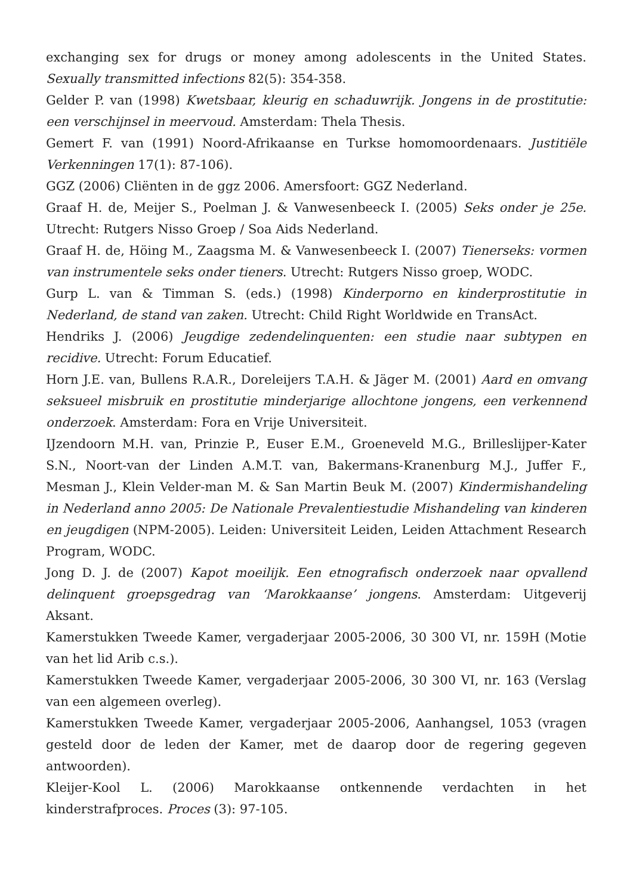exchanging sex for drugs or money among adolescents in the United States. Sexually transmitted infections 82(5): 354-358.
Gelder P. van (1998) Kwetsbaar, kleurig en schaduwrijk. Jongens in de prostitutie: een verschijnsel in meervoud. Amsterdam: Thela Thesis.
Gemert F. van (1991) Noord-Afrikaanse en Turkse homomoordenaars. Justitiële Verkenningen 17(1): 87-106).
GGZ (2006) Cliënten in de ggz 2006. Amersfoort: GGZ Nederland.
Graaf H. de, Meijer S., Poelman J. & Vanwesenbeeck I. (2005) Seks onder je 25e. Utrecht: Rutgers Nisso Groep / Soa Aids Nederland.
Graaf H. de, Höing M., Zaagsma M. & Vanwesenbeeck I. (2007) Tienerseks: vormen van instrumentele seks onder tieners. Utrecht: Rutgers Nisso groep, WODC.
Gurp L. van & Timman S. (eds.) (1998) Kinderporno en kinderprostitutie in Nederland, de stand van zaken. Utrecht: Child Right Worldwide en TransAct.
Hendriks J. (2006) Jeugdige zedendelinquenten: een studie naar subtypen en recidive. Utrecht: Forum Educatief.
Horn J.E. van, Bullens R.A.R., Doreleijers T.A.H. & Jäger M. (2001) Aard en omvang seksueel misbruik en prostitutie minderjarige allochtone jongens, een verkennend onderzoek. Amsterdam: Fora en Vrije Universiteit.
IJzendoorn M.H. van, Prinzie P., Euser E.M., Groeneveld M.G., Brilleslijper-Kater S.N., Noort-van der Linden A.M.T. van, Bakermans-Kranenburg M.J., Juffer F., Mesman J., Klein Velder-man M. & San Martin Beuk M. (2007) Kindermishandeling in Nederland anno 2005: De Nationale Prevalentiestudie Mishandeling van kinderen en jeugdigen (NPM-2005). Leiden: Universiteit Leiden, Leiden Attachment Research Program, WODC.
Jong D. J. de (2007) Kapot moeilijk. Een etnografisch onderzoek naar opvallend delinquent groepsgedrag van ‘Marokkaanse’ jongens. Amsterdam: Uitgeverij Aksant.
Kamerstukken Tweede Kamer, vergaderjaar 2005-2006, 30 300 VI, nr. 159H (Motie van het lid Arib c.s.).
Kamerstukken Tweede Kamer, vergaderjaar 2005-2006, 30 300 VI, nr. 163 (Verslag van een algemeen overleg).
Kamerstukken Tweede Kamer, vergaderjaar 2005-2006, Aanhangsel, 1053 (vragen gesteld door de leden der Kamer, met de daarop door de regering gegeven antwoorden).
Kleijer-Kool L. (2006) Marokkaanse ontkennende verdachten in het kinderstrafproces. Proces (3): 97-105.